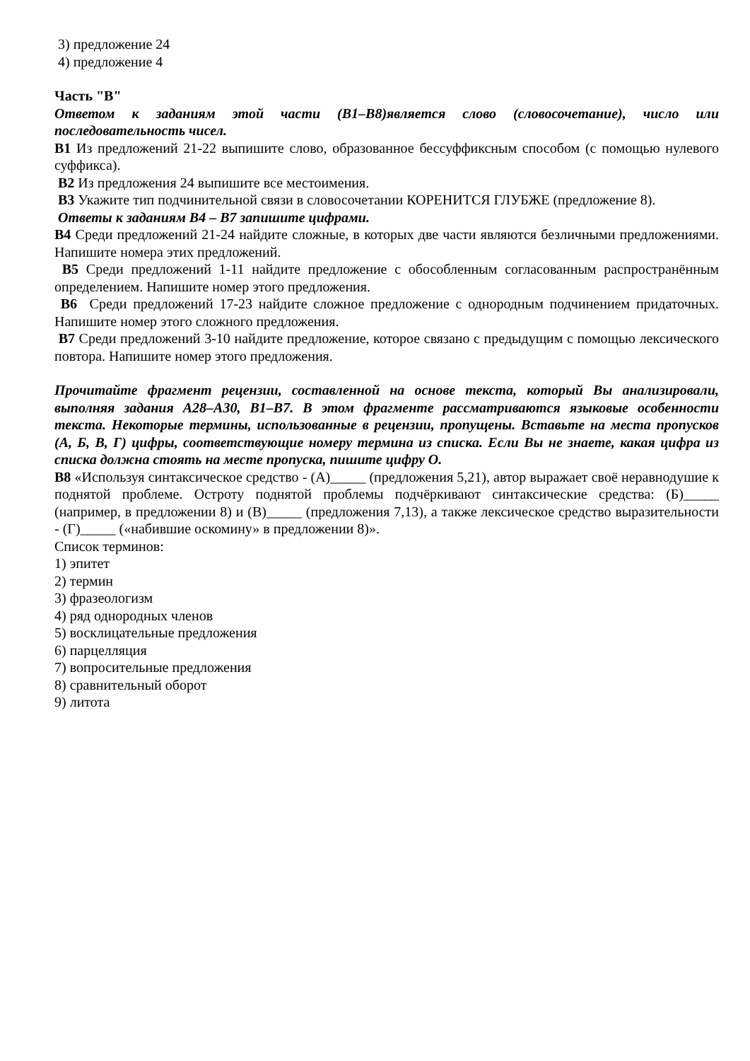3) предложение 24
4) предложение 4
Часть "В"
Ответом к заданиям этой части (В1–В8)является слово (словосочетание), число или последовательность чисел.
В1 Из предложений 21-22 выпишите слово, образованное бессуффиксным способом (с помощью нулевого суффикса).
В2 Из предложения 24 выпишите все местоимения.
В3 Укажите тип подчинительной связи в словосочетании КОРЕНИТСЯ ГЛУБЖЕ (предложение 8).
Ответы к заданиям В4 – В7 запишите цифрами.
В4 Среди предложений 21-24 найдите сложные, в которых две части являются безличными предложениями. Напишите номера этих предложений.
В5 Среди предложений 1-11 найдите предложение с обособленным согласованным распространённым определением. Напишите номер этого предложения.
В6 Среди предложений 17-23 найдите сложное предложение с однородным подчинением придаточных. Напишите номер этого сложного предложения.
В7 Среди предложений 3-10 найдите предложение, которое связано с предыдущим с помощью лексического повтора. Напишите номер этого предложения.
Прочитайте фрагмент рецензии, составленной на основе текста, который Вы анализировали, выполняя задания А28–А30, В1–В7. В этом фрагменте рассматриваются языковые особенности текста. Некоторые термины, использованные в рецензии, пропущены. Вставьте на места пропусков (А, Б, В, Г) цифры, соответствующие номеру термина из списка. Если Вы не знаете, какая цифра из списка должна стоять на месте пропуска, пишите цифру О.
В8 «Используя синтаксическое средство - (А)_____ (предложения 5,21), автор выражает своё неравнодушие к поднятой проблеме. Остроту поднятой проблемы подчёркивают синтаксические средства: (Б)_____ (например, в предложении 8) и (В)_____ (предложения 7,13), а также лексическое средство выразительности - (Г)_____ («набившие оскомину» в предложении 8)».
Список терминов:
1) эпитет
2) термин
3) фразеологизм
4) ряд однородных членов
5) восклицательные предложения
6) парцелляция
7) вопросительные предложения
8) сравнительный оборот
9) литота